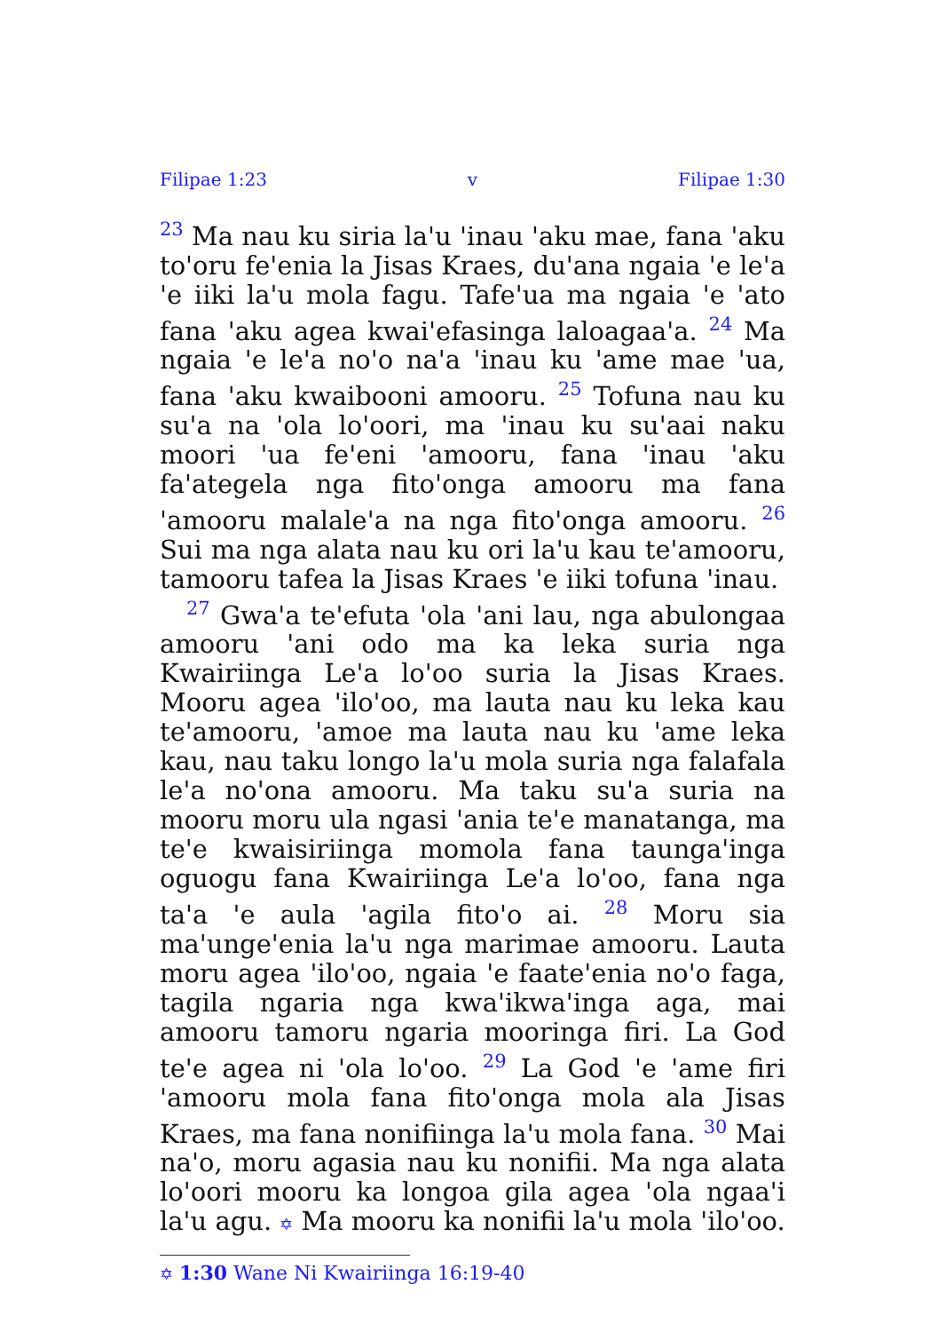Filipae 1:23 v Filipae 1:30
<sup>23</sup> Ma nau ku siria la'u 'inau 'aku mae, fana 'aku to'oru fe'enia la Jisas Kraes, du'ana ngaia 'e le'a 'e iiki la'u mola fagu. Tafe'ua ma ngaia 'e 'ato fana 'aku agea kwai'efasinga laloagaa'a. <sup>24</sup> Ma ngaia 'e le'a no'o na'a 'inau ku 'ame mae 'ua, fana 'aku kwaibooni amooru. <sup>25</sup> Tofuna nau ku su'a na 'ola lo'oori, ma 'inau ku su'aai naku moori 'ua fe'eni 'amooru, fana 'inau 'aku fa'ategela nga fito'onga amooru ma fana 'amooru malale'a na nga fito'onga amooru. <sup>26</sup> Sui ma nga alata nau ku ori la'u kau te'amooru, tamooru tafea la Jisas Kraes 'e iiki tofuna 'inau.
<sup>27</sup> Gwa'a te'efuta 'ola 'ani lau, nga abulongaa amooru 'ani odo ma ka leka suria nga Kwairiinga Le'a lo'oo suria la Jisas Kraes. Mooru agea 'ilo'oo, ma lauta nau ku leka kau te'amooru, 'amoe ma lauta nau ku 'ame leka kau, nau taku longo la'u mola suria nga falafala le'a no'ona amooru. Ma taku su'a suria na mooru moru ula ngasi 'ania te'e manatanga, ma te'e kwaisiriinga momola fana taunga'inga oguogu fana Kwairiinga Le'a lo'oo, fana nga ta'a 'e aula 'agila fito'o ai. <sup>28</sup> Moru sia ma'unge'enia la'u nga marimae amooru. Lauta moru agea 'ilo'oo, ngaia 'e faate'enia no'o faga, tagila ngaria nga kwa'ikwa'inga aga, mai amooru tamoru ngaria mooringa firi. La God te'e agea ni 'ola lo'oo. <sup>29</sup> La God 'e 'ame firi 'amooru mola fana fito'onga mola ala Jisas Kraes, ma fana nonifiinga la'u mola fana. <sup>30</sup> Mai na'o, moru agasia nau ku nonifii. Ma nga alata lo'oori mooru ka longoa gila agea 'ola ngaa'i la'u agu. ✡ Ma mooru ka nonifii la'u mola 'ilo'oo.
✡ 1:30 Wane Ni Kwairiinga 16:19-40